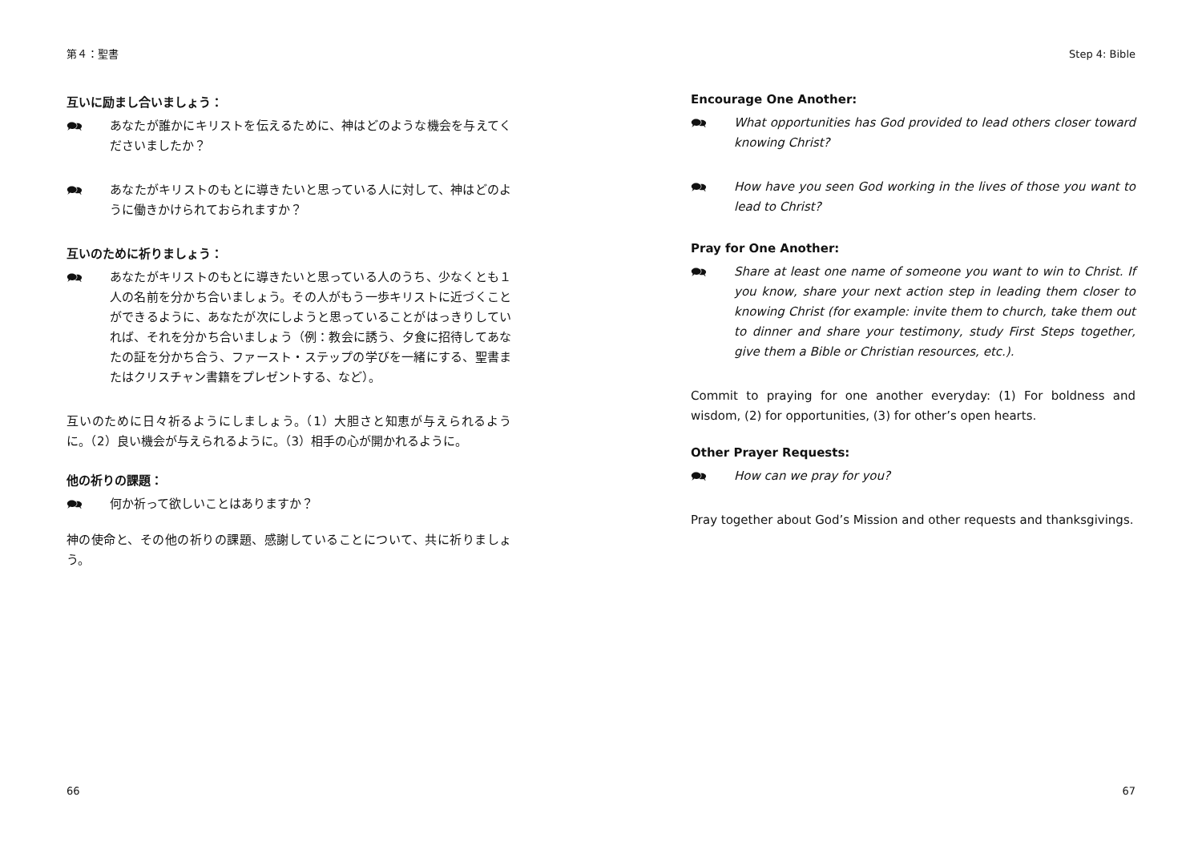第４：聖書
互いに励まし合いましょう：
🗪 あなたが誰かにキリストを伝えるために、神はどのような機会を与えてくださいましたか？
🗪 あなたがキリストのもとに導きたいと思っている人に対して、神はどのように働きかけられておられますか？
互いのために祈りましょう：
🗪 あなたがキリストのもとに導きたいと思っている人のうち、少なくとも１人の名前を分かち合いましょう。その人がもう一歩キリストに近づくことができるように、あなたが次にしようと思っていることがはっきりしていれば、それを分かち合いましょう（例：教会に誘う、夕食に招待してあなたの証を分かち合う、ファースト・ステップの学びを一緒にする、聖書またはクリスチャン書籍をプレゼントする、など）。
互いのために日々祈るようにしましょう。（1）大胆さと知恵が与えられるように。（2）良い機会が与えられるように。（3）相手の心が開かれるように。
他の祈りの課題：
🗪 何か祈って欲しいことはありますか？
神の使命と、その他の祈りの課題、感謝していることについて、共に祈りましょう。
66
Step 4: Bible
Encourage One Another:
🗪 What opportunities has God provided to lead others closer toward knowing Christ?
🗪 How have you seen God working in the lives of those you want to lead to Christ?
Pray for One Another:
🗪 Share at least one name of someone you want to win to Christ. If you know, share your next action step in leading them closer to knowing Christ (for example: invite them to church, take them out to dinner and share your testimony, study First Steps together, give them a Bible or Christian resources, etc.).
Commit to praying for one another everyday: (1) For boldness and wisdom, (2) for opportunities, (3) for other’s open hearts.
Other Prayer Requests:
🗪 How can we pray for you?
Pray together about God’s Mission and other requests and thanksgivings.
67